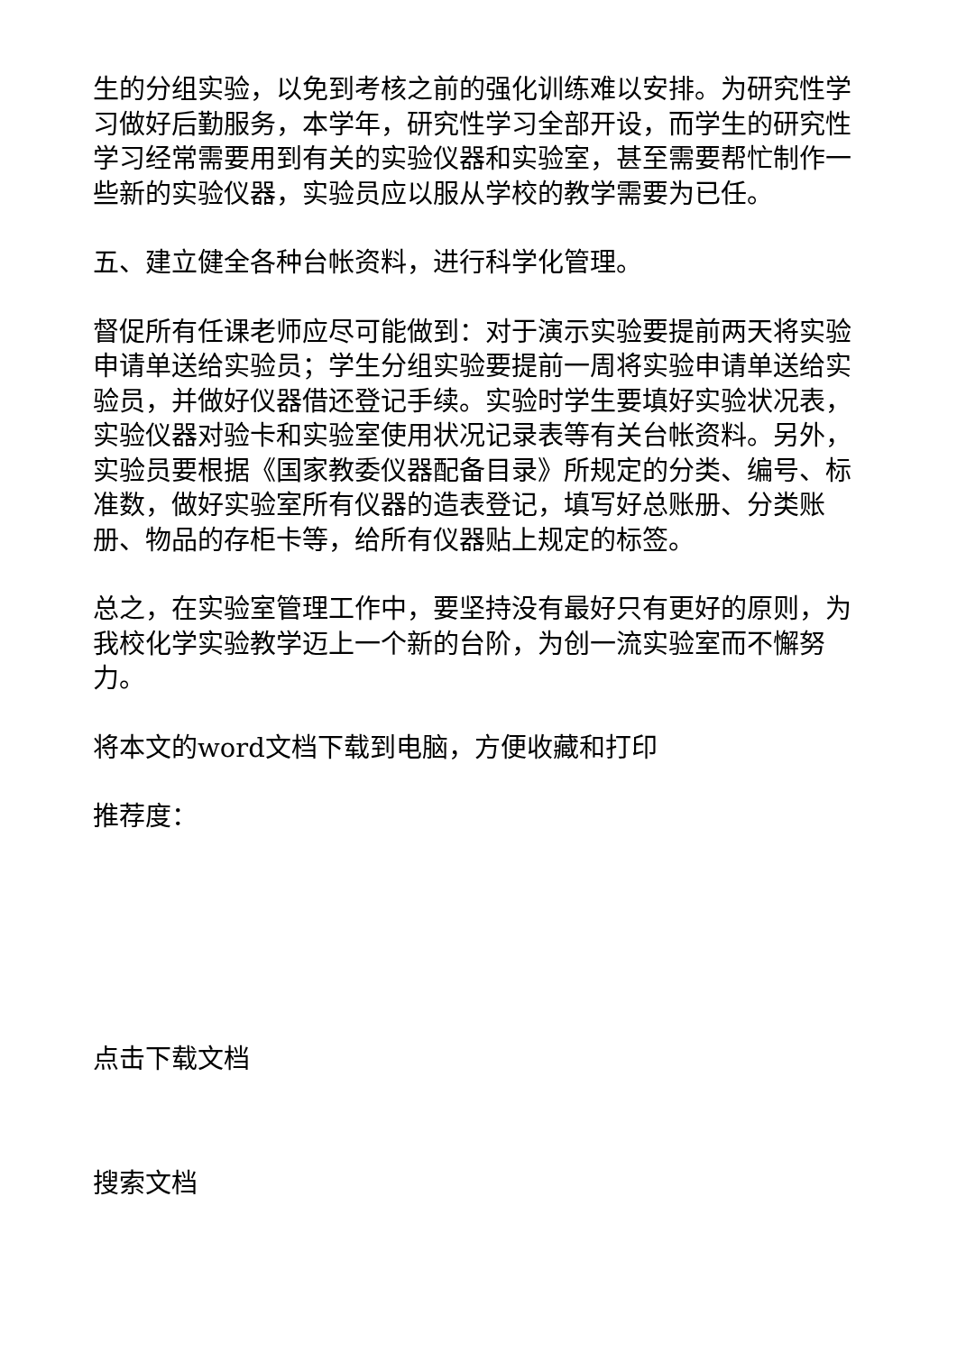生的分组实验，以免到考核之前的强化训练难以安排。为研究性学习做好后勤服务，本学年，研究性学习全部开设，而学生的研究性学习经常需要用到有关的实验仪器和实验室，甚至需要帮忙制作一些新的实验仪器，实验员应以服从学校的教学需要为已任。
五、建立健全各种台帐资料，进行科学化管理。
督促所有任课老师应尽可能做到：对于演示实验要提前两天将实验申请单送给实验员；学生分组实验要提前一周将实验申请单送给实验员，并做好仪器借还登记手续。实验时学生要填好实验状况表，实验仪器对验卡和实验室使用状况记录表等有关台帐资料。另外，实验员要根据《国家教委仪器配备目录》所规定的分类、编号、标准数，做好实验室所有仪器的造表登记，填写好总账册、分类账册、物品的存柜卡等，给所有仪器贴上规定的标签。
总之，在实验室管理工作中，要坚持没有最好只有更好的原则，为我校化学实验教学迈上一个新的台阶，为创一流实验室而不懈努力。
将本文的word文档下载到电脑，方便收藏和打印
推荐度：
点击下载文档
搜索文档